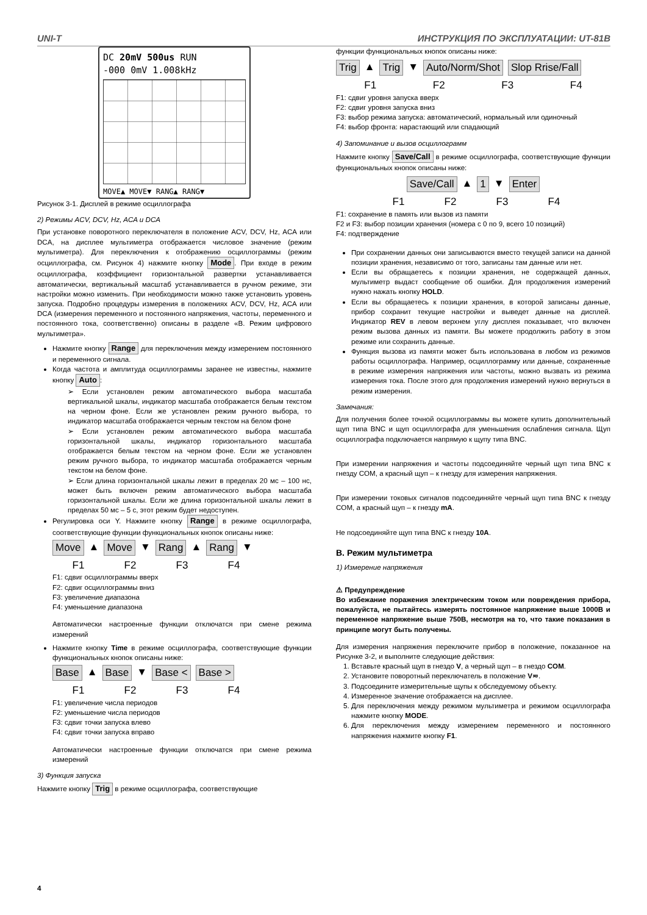UNI-T ИНСТРУКЦИЯ ПО ЭКСПЛУАТАЦИИ: UT-81B
DC 20mV 500us RUN
-000 0mV 1.008kHz
MOVE▲ MOVE▼ RANG▲ RANG▼
Рисунок 3-1. Дисплей в режиме осциллографа
2) Режимы ACV, DCV, Hz, ACA и DCA
При установке поворотного переключателя в положение ACV, DCV, Hz, ACA или DCA, на дисплее мультиметра отображается числовое значение (режим мультиметра). Для переключения к отображению осциллограммы (режим осциллографа, см. Рисунок 4) нажмите кнопку Mode. При входе в режим осциллографа, коэффициент горизонтальной развертки устанавливается автоматически, вертикальный масштаб устанавливается в ручном режиме, эти настройки можно изменить. При необходимости можно также установить уровень запуска. Подробно процедуры измерения в положениях ACV, DCV, Hz, ACA или DCA (измерения переменного и постоянного напряжения, частоты, переменного и постоянного тока, соответственно) описаны в разделе «B. Режим цифрового мультиметра».
Нажмите кнопку Range для переключения между измерением постоянного и переменного сигнала.
Когда частота и амплитуда осциллограммы заранее не известны, нажмите кнопку Auto:
➢ Если установлен режим автоматического выбора масштаба вертикальной шкалы, индикатор масштаба отображается белым текстом на черном фоне. Если же установлен режим ручного выбора, то индикатор масштаба отображается черным текстом на белом фоне
➢ Если установлен режим автоматического выбора масштаба горизонтальной шкалы, индикатор горизонтального масштаба отображается белым текстом на черном фоне. Если же установлен режим ручного выбора, то индикатор масштаба отображается черным текстом на белом фоне.
➢ Если длина горизонтальной шкалы лежит в пределах 20 мс – 100 нс, может быть включен режим автоматического выбора масштаба горизонтальной шкалы. Если же длина горизонтальной шкалы лежит в пределах 50 мс – 5 с, этот режим будет недоступен.
Регулировка оси Y. Нажмите кнопку Range в режиме осциллографа, соответствующие функции функциональных кнопок описаны ниже:
Move ▲ Move ▼ Rang ▲ Rang ▼
F1 F2 F3 F4
F1: сдвиг осциллограммы вверх
F2: сдвиг осциллограммы вниз
F3: увеличение диапазона
F4: уменьшение диапазона
Автоматически настроенные функции отключатся при смене режима измерений
Нажмите кнопку Time в режиме осциллографа, соответствующие функции функциональных кнопок описаны ниже:
Base ▲ Base ▼ Base < Base >
F1 F2 F3 F4
F1: увеличение числа периодов
F2: уменьшение числа периодов
F3: сдвиг точки запуска влево
F4: сдвиг точки запуска вправо
Автоматически настроенные функции отключатся при смене режима измерений
3) Функция запуска
Нажмите кнопку Trig в режиме осциллографа, соответствующие
функции функциональных кнопок описаны ниже:
Trig ▲ Trig ▼ Auto/Norm/Shot Slop Rrise/Fall
F1 F2 F3 F4
F1: сдвиг уровня запуска вверх
F2: сдвиг уровня запуска вниз
F3: выбор режима запуска: автоматический, нормальный или одиночный
F4: выбор фронта: нарастающий или спадающий
4) Запоминание и вызов осциллограмм
Нажмите кнопку Save/Call в режиме осциллографа, соответствующие функции функциональных кнопок описаны ниже:
Save/Call ▲ 1 ▼ Enter
F1 F2 F3 F4
F1: сохранение в память или вызов из памяти
F2 и F3: выбор позиции хранения (номера с 0 по 9, всего 10 позиций)
F4: подтверждение
При сохранении данных они записываются вместо текущей записи на данной позиции хранения, независимо от того, записаны там данные или нет.
Если вы обращаетесь к позиции хранения, не содержащей данных, мультиметр выдаст сообщение об ошибки. Для продолжения измерений нужно нажать кнопку HOLD.
Если вы обращаетесь к позиции хранения, в которой записаны данные, прибор сохранит текущие настройки и выведет данные на дисплей. Индикатор REV в левом верхнем углу дисплея показывает, что включен режим вызова данных из памяти. Вы можете продолжить работу в этом режиме или сохранить данные.
Функция вызова из памяти может быть использована в любом из режимов работы осциллографа. Например, осциллограмму или данные, сохраненные в режиме измерения напряжения или частоты, можно вызвать из режима измерения тока. После этого для продолжения измерений нужно вернуться в режим измерения.
Замечания:
Для получения более точной осциллограммы вы можете купить дополнительный щуп типа BNC и щуп осциллографа для уменьшения ослабления сигнала. Щуп осциллографа подключается напрямую к щупу типа BNC.
При измерении напряжения и частоты подсоединяйте черный щуп типа BNC к гнезду COM, а красный щуп – к гнезду для измерения напряжения.
При измерении токовых сигналов подсоединяйте черный щуп типа BNC к гнезду COM, а красный щуп – к гнезду mA.
Не подсоединяйте щуп типа BNC к гнезду 10A.
B. Режим мультиметра
1) Измерение напряжения
⚠ Предупреждение
Во избежание поражения электрическим током или повреждения прибора, пожалуйста, не пытайтесь измерять постоянное напряжение выше 1000В и переменное напряжение выше 750В, несмотря на то, что такие показания в принципе могут быть получены.
Для измерения напряжения переключите прибор в положение, показанное на Рисунке 3-2, и выполните следующие действия:
1. Вставьте красный щуп в гнездо V, а черный щуп – в гнездо COM.
2. Установите поворотный переключатель в положение V≂.
3. Подсоедините измерительные щупы к обследуемому объекту.
4. Измеренное значение отображается на дисплее.
5. Для переключения между режимом мультиметра и режимом осциллографа нажмите кнопку MODE.
6. Для переключения между измерением переменного и постоянного напряжения нажмите кнопку F1.
4